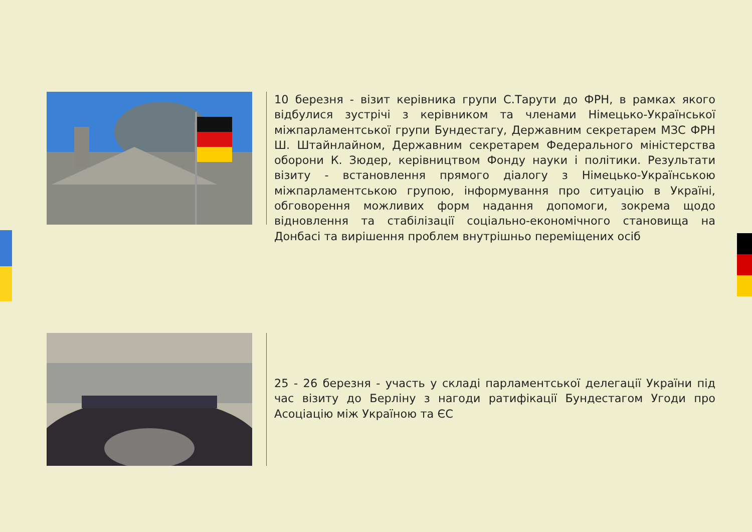10 березня - візит керівника групи С.Тарути до ФРН, в рамках якого відбулися зустрічі з керівником та членами Німецько-Української міжпарламентської групи Бундестагу, Державним секретарем МЗС ФРН Ш. Штайнлайном, Державним секретарем Федерального міністерства оборони К. Зюдер, керівництвом Фонду науки і політики. Результати візиту - встановлення прямого діалогу з Німецько-Українською міжпарламентською групою, інформування про ситуацію в Україні, обговорення можливих форм надання допомоги, зокрема щодо відновлення та стабілізації соціально-економічного становища на Донбасі та вирішення проблем внутрішньо переміщених осіб
25 - 26 березня - участь у складі парламентської делегації України під час візиту до Берліну з нагоди ратифікації Бундестагом Угоди про Асоціацію між Україною та ЄС